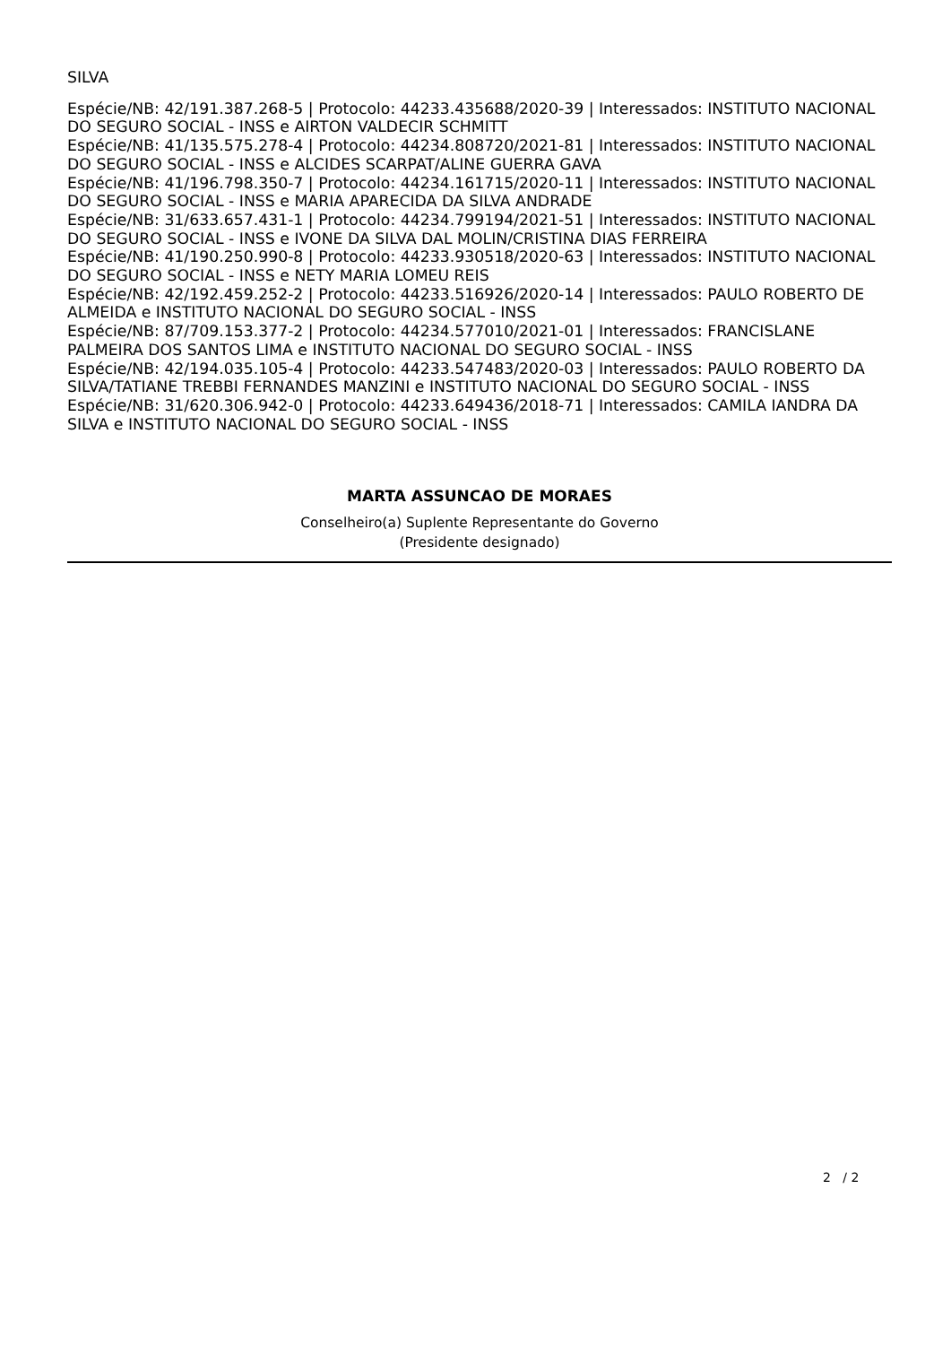SILVA
Espécie/NB: 42/191.387.268-5 | Protocolo: 44233.435688/2020-39 | Interessados: INSTITUTO NACIONAL DO SEGURO SOCIAL - INSS e AIRTON VALDECIR SCHMITT
Espécie/NB: 41/135.575.278-4 | Protocolo: 44234.808720/2021-81 | Interessados: INSTITUTO NACIONAL DO SEGURO SOCIAL - INSS e ALCIDES SCARPAT/ALINE GUERRA GAVA
Espécie/NB: 41/196.798.350-7 | Protocolo: 44234.161715/2020-11 | Interessados: INSTITUTO NACIONAL DO SEGURO SOCIAL - INSS e MARIA APARECIDA DA SILVA ANDRADE
Espécie/NB: 31/633.657.431-1 | Protocolo: 44234.799194/2021-51 | Interessados: INSTITUTO NACIONAL DO SEGURO SOCIAL - INSS e IVONE DA SILVA DAL MOLIN/CRISTINA DIAS FERREIRA
Espécie/NB: 41/190.250.990-8 | Protocolo: 44233.930518/2020-63 | Interessados: INSTITUTO NACIONAL DO SEGURO SOCIAL - INSS e NETY MARIA LOMEU REIS
Espécie/NB: 42/192.459.252-2 | Protocolo: 44233.516926/2020-14 | Interessados: PAULO ROBERTO DE ALMEIDA e INSTITUTO NACIONAL DO SEGURO SOCIAL - INSS
Espécie/NB: 87/709.153.377-2 | Protocolo: 44234.577010/2021-01 | Interessados: FRANCISLANE PALMEIRA DOS SANTOS LIMA e INSTITUTO NACIONAL DO SEGURO SOCIAL - INSS
Espécie/NB: 42/194.035.105-4 | Protocolo: 44233.547483/2020-03 | Interessados: PAULO ROBERTO DA SILVA/TATIANE TREBBI FERNANDES MANZINI e INSTITUTO NACIONAL DO SEGURO SOCIAL - INSS
Espécie/NB: 31/620.306.942-0 | Protocolo: 44233.649436/2018-71 | Interessados: CAMILA IANDRA DA SILVA e INSTITUTO NACIONAL DO SEGURO SOCIAL - INSS
MARTA ASSUNCAO DE MORAES
Conselheiro(a) Suplente Representante do Governo
(Presidente designado)
2 / 2